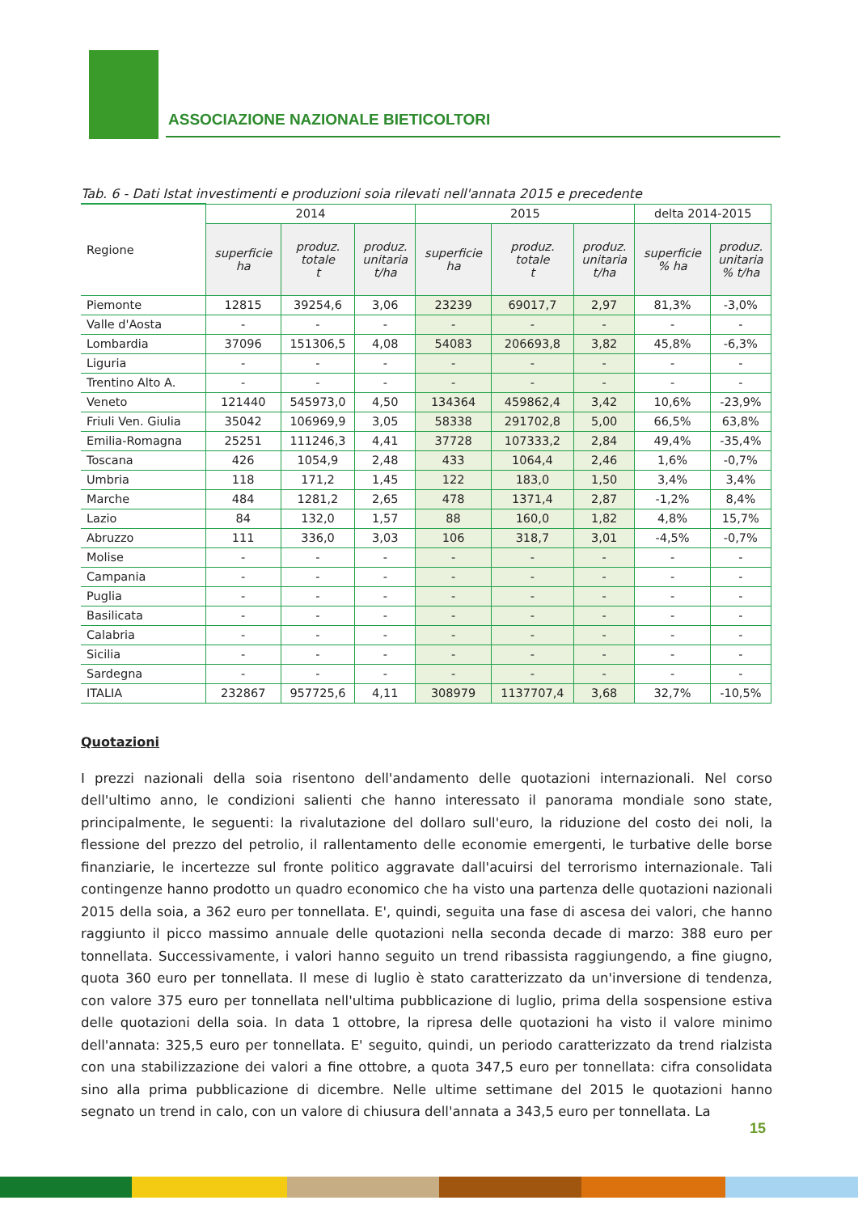ASSOCIAZIONE NAZIONALE BIETICOLTORI
Tab. 6 - Dati Istat investimenti e produzioni soia rilevati nell'annata 2015 e precedente
| Regione | 2014 | | | 2015 | | | delta 2014-2015 | |
| --- | --- | --- | --- | --- | --- | --- | --- | --- |
| | superficie ha | produz. totale t | produz. unitaria t/ha | superficie ha | produz. totale t | produz. unitaria t/ha | superficie % ha | produz. unitaria % t/ha |
| Piemonte | 12815 | 39254,6 | 3,06 | 23239 | 69017,7 | 2,97 | 81,3% | -3,0% |
| Valle d'Aosta | - | - | - | - | - | - | - | - |
| Lombardia | 37096 | 151306,5 | 4,08 | 54083 | 206693,8 | 3,82 | 45,8% | -6,3% |
| Liguria | - | - | - | - | - | - | - | - |
| Trentino Alto A. | - | - | - | - | - | - | - | - |
| Veneto | 121440 | 545973,0 | 4,50 | 134364 | 459862,4 | 3,42 | 10,6% | -23,9% |
| Friuli Ven. Giulia | 35042 | 106969,9 | 3,05 | 58338 | 291702,8 | 5,00 | 66,5% | 63,8% |
| Emilia-Romagna | 25251 | 111246,3 | 4,41 | 37728 | 107333,2 | 2,84 | 49,4% | -35,4% |
| Toscana | 426 | 1054,9 | 2,48 | 433 | 1064,4 | 2,46 | 1,6% | -0,7% |
| Umbria | 118 | 171,2 | 1,45 | 122 | 183,0 | 1,50 | 3,4% | 3,4% |
| Marche | 484 | 1281,2 | 2,65 | 478 | 1371,4 | 2,87 | -1,2% | 8,4% |
| Lazio | 84 | 132,0 | 1,57 | 88 | 160,0 | 1,82 | 4,8% | 15,7% |
| Abruzzo | 111 | 336,0 | 3,03 | 106 | 318,7 | 3,01 | -4,5% | -0,7% |
| Molise | - | - | - | - | - | - | - | - |
| Campania | - | - | - | - | - | - | - | - |
| Puglia | - | - | - | - | - | - | - | - |
| Basilicata | - | - | - | - | - | - | - | - |
| Calabria | - | - | - | - | - | - | - | - |
| Sicilia | - | - | - | - | - | - | - | - |
| Sardegna | - | - | - | - | - | - | - | - |
| ITALIA | 232867 | 957725,6 | 4,11 | 308979 | 1137707,4 | 3,68 | 32,7% | -10,5% |
Quotazioni
I prezzi nazionali della soia risentono dell'andamento delle quotazioni internazionali. Nel corso dell'ultimo anno, le condizioni salienti che hanno interessato il panorama mondiale sono state, principalmente, le seguenti: la rivalutazione del dollaro sull'euro, la riduzione del costo dei noli, la flessione del prezzo del petrolio, il rallentamento delle economie emergenti, le turbative delle borse finanziarie, le incertezze sul fronte politico aggravate dall'acuirsi del terrorismo internazionale. Tali contingenze hanno prodotto un quadro economico che ha visto una partenza delle quotazioni nazionali 2015 della soia, a 362 euro per tonnellata. E', quindi, seguita una fase di ascesa dei valori, che hanno raggiunto il picco massimo annuale delle quotazioni nella seconda decade di marzo: 388 euro per tonnellata. Successivamente, i valori hanno seguito un trend ribassista raggiungendo, a fine giugno, quota 360 euro per tonnellata. Il mese di luglio è stato caratterizzato da un'inversione di tendenza, con valore 375 euro per tonnellata nell'ultima pubblicazione di luglio, prima della sospensione estiva delle quotazioni della soia. In data 1 ottobre, la ripresa delle quotazioni ha visto il valore minimo dell'annata: 325,5 euro per tonnellata. E' seguito, quindi, un periodo caratterizzato da trend rialzista con una stabilizzazione dei valori a fine ottobre, a quota 347,5 euro per tonnellata: cifra consolidata sino alla prima pubblicazione di dicembre. Nelle ultime settimane del 2015 le quotazioni hanno segnato un trend in calo, con un valore di chiusura dell'annata a 343,5 euro per tonnellata. La
15